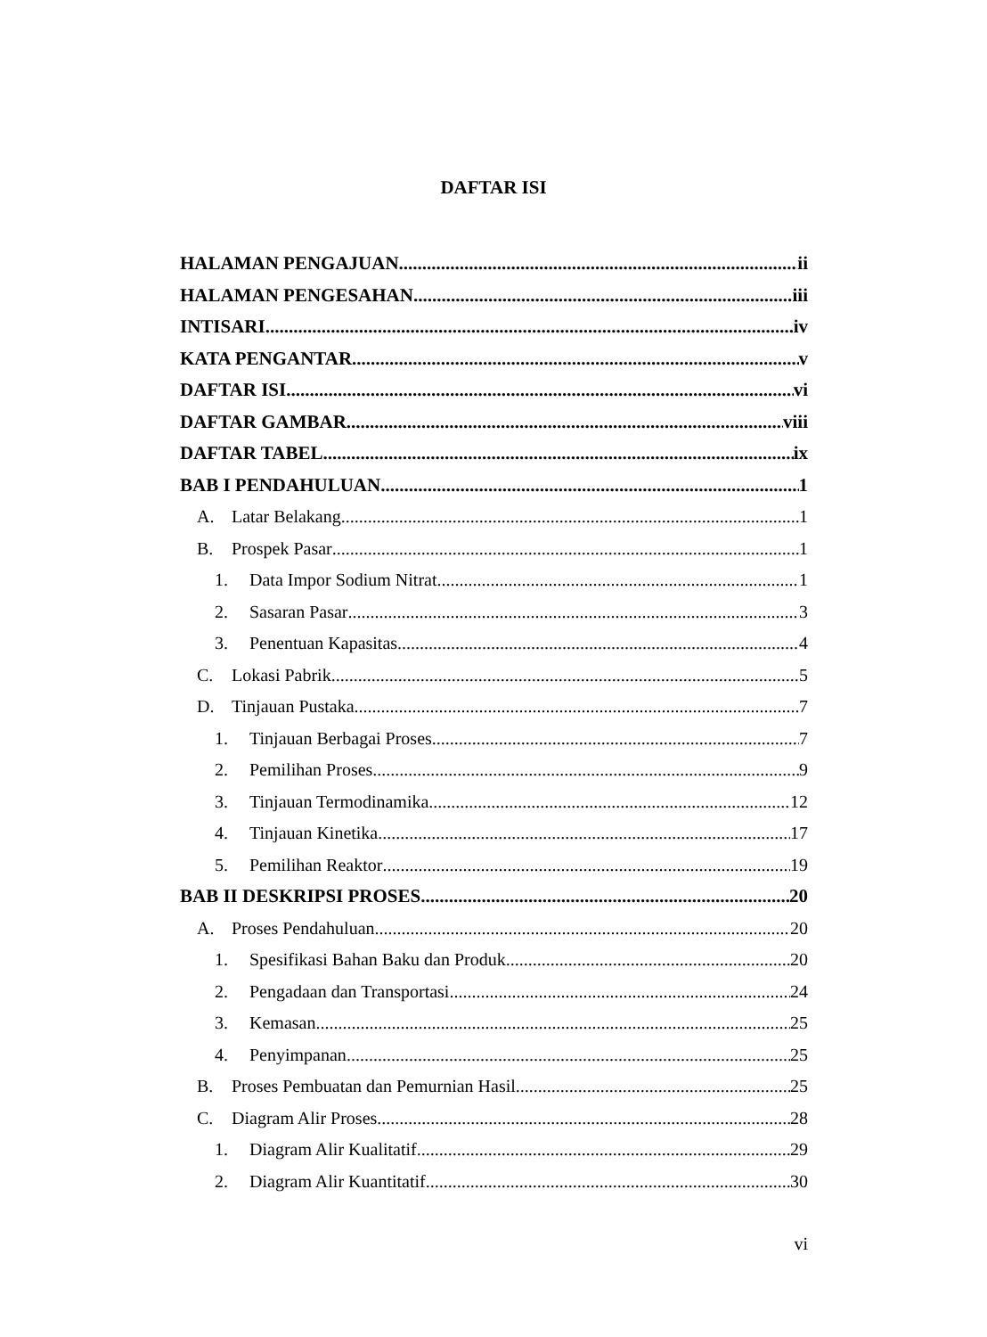DAFTAR ISI
HALAMAN PENGAJUAN ii
HALAMAN PENGESAHAN iii
INTISARI iv
KATA PENGANTAR v
DAFTAR ISI vi
DAFTAR GAMBAR viii
DAFTAR TABEL ix
BAB I PENDAHULUAN 1
A. Latar Belakang 1
B. Prospek Pasar 1
1. Data Impor Sodium Nitrat 1
2. Sasaran Pasar 3
3. Penentuan Kapasitas 4
C. Lokasi Pabrik 5
D. Tinjauan Pustaka 7
1. Tinjauan Berbagai Proses 7
2. Pemilihan Proses 9
3. Tinjauan Termodinamika 12
4. Tinjauan Kinetika 17
5. Pemilihan Reaktor 19
BAB II DESKRIPSI PROSES 20
A. Proses Pendahuluan 20
1. Spesifikasi Bahan Baku dan Produk 20
2. Pengadaan dan Transportasi 24
3. Kemasan 25
4. Penyimpanan 25
B. Proses Pembuatan dan Pemurnian Hasil 25
C. Diagram Alir Proses 28
1. Diagram Alir Kualitatif 29
2. Diagram Alir Kuantitatif 30
vi